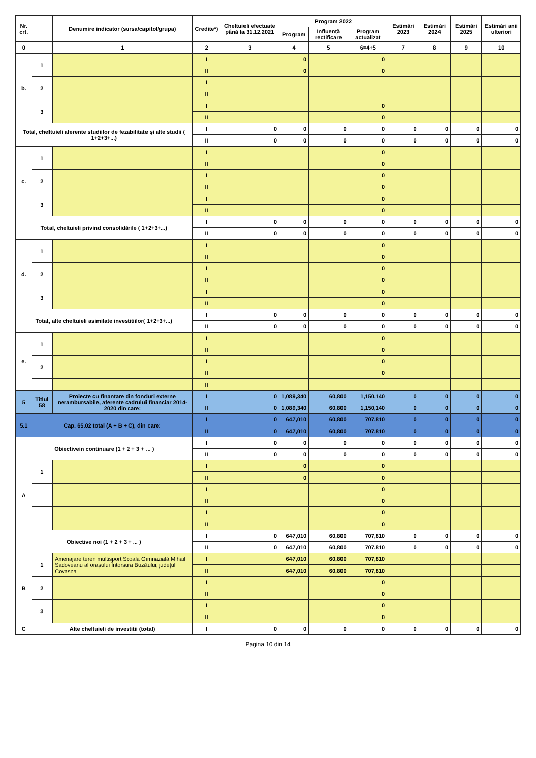| Nr. crt. | | Denumire indicator (sursa/capitol/grupa) | Credite*) | Cheltuieli efectuate până la 31.12.2021 | Program 2022 | | | Estimări 2023 | Estimări 2024 | Estimări 2025 | Estimări anii ulteriori |
| --- | --- | --- | --- | --- | --- | --- | --- | --- | --- | --- | --- |
| | | | | | Program | Influență rectificare | Program actualizat | | | | |
| 0 | | 1 | 2 | 3 | 4 | 5 | 6=4+5 | 7 | 8 | 9 | 10 |
| b. | 1 | | I | | 0 | | 0 | | | | |
| | | | II | | 0 | | 0 | | | | |
| | 2 | | I | | | | | | | | |
| | | | II | | | | | | | | |
| | 3 | | I | | | | 0 | | | | |
| | | | II | | | | 0 | | | | |
| Total, cheltuieli aferente studiilor de fezabilitate și alte studii ( 1+2+3+...) | | | I | 0 | 0 | 0 | 0 | 0 | 0 | 0 | 0 |
| | | | II | 0 | 0 | 0 | 0 | 0 | 0 | 0 | 0 |
| c. | 1 | | I | | | | 0 | | | | |
| | | | II | | | | 0 | | | | |
| | 2 | | I | | | | 0 | | | | |
| | | | II | | | | 0 | | | | |
| | 3 | | I | | | | 0 | | | | |
| | | | II | | | | 0 | | | | |
| Total, cheltuieli privind consolidările ( 1+2+3+...) | | | I | 0 | 0 | 0 | 0 | 0 | 0 | 0 | 0 |
| | | | II | 0 | 0 | 0 | 0 | 0 | 0 | 0 | 0 |
| d. | 1 | | I | | | | 0 | | | | |
| | | | II | | | | 0 | | | | |
| | 2 | | I | | | | 0 | | | | |
| | | | II | | | | 0 | | | | |
| | 3 | | I | | | | 0 | | | | |
| | | | II | | | | 0 | | | | |
| Total, alte cheltuieli asimilate investitiilor( 1+2+3+...) | | | I | 0 | 0 | 0 | 0 | 0 | 0 | 0 | 0 |
| | | | II | 0 | 0 | 0 | 0 | 0 | 0 | 0 | 0 |
| e. | 1 | | I | | | | 0 | | | | |
| | | | II | | | | 0 | | | | |
| | 2 | | I | | | | 0 | | | | |
| | | | II | | | | 0 | | | | |
| | | | II | | | | | | | | |
| 5 | Titlul 58 | Proiecte cu finantare din fonduri externe nerambursabile, aferente cadrului financiar 2014-2020 din care: | I | 0 | 1,089,340 | 60,800 | 1,150,140 | 0 | 0 | 0 | 0 |
| | | | II | 0 | 1,089,340 | 60,800 | 1,150,140 | 0 | 0 | 0 | 0 |
| 5.1 | Cap. 65.02 total (A + B + C), din care: | | I | 0 | 647,010 | 60,800 | 707,810 | 0 | 0 | 0 | 0 |
| | | | II | 0 | 647,010 | 60,800 | 707,810 | 0 | 0 | 0 | 0 |
| Obiectivein continuare (1 + 2 + 3 + ... ) | | | I | 0 | 0 | 0 | 0 | 0 | 0 | 0 | 0 |
| | | | II | 0 | 0 | 0 | 0 | 0 | 0 | 0 | 0 |
| A | 1 | | I | | 0 | | 0 | | | | |
| | | | II | | 0 | | 0 | | | | |
| | | | I | | | | 0 | | | | |
| | | | II | | | | 0 | | | | |
| | | | I | | | | 0 | | | | |
| | | | II | | | | 0 | | | | |
| Obiective noi (1 + 2 + 3 + ... ) | | | I | 0 | 647,010 | 60,800 | 707,810 | 0 | 0 | 0 | 0 |
| | | | II | 0 | 647,010 | 60,800 | 707,810 | 0 | 0 | 0 | 0 |
| B | 1 | Amenajare teren multisport Scoala Gimnazială Mihail Sadoveanu al orașului Întorsura Buzăului, județul Covasna | I | | 647,010 | 60,800 | 707,810 | | | | |
| | | | II | | 647,010 | 60,800 | 707,810 | | | | |
| | 2 | | I | | | | 0 | | | | |
| | | | II | | | | 0 | | | | |
| | 3 | | I | | | | 0 | | | | |
| | | | II | | | | 0 | | | | |
| C | Alte cheltuieli de investitii (total) | | I | 0 | 0 | 0 | 0 | 0 | 0 | 0 | 0 |
Pagina 10 din 14